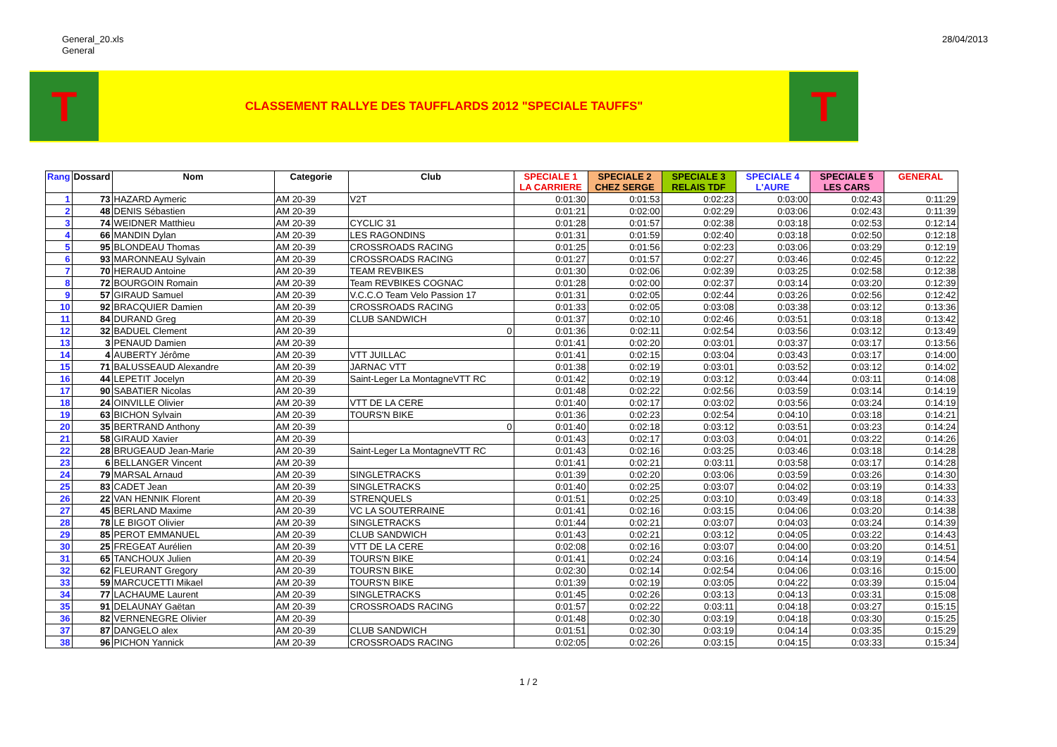General_20.xls
General
28/04/2013
T
CLASSEMENT RALLYE DES TAUFFLARDS 2012 "SPECIALE TAUFFS"
T
| Rang | Dossard | Nom | Categorie | Club | SPECIALE 1 LA CARRIERE | SPECIALE 2 CHEZ SERGE | SPECIALE 3 RELAIS TDF | SPECIALE 4 L'AURE | SPECIALE 5 LES CARS | GENERAL |
| --- | --- | --- | --- | --- | --- | --- | --- | --- | --- | --- |
| 1 | 73 | HAZARD Aymeric | AM 20-39 | V2T | 0:01:30 | 0:01:53 | 0:02:23 | 0:03:00 | 0:02:43 | 0:11:29 |
| 2 | 48 | DENIS Sébastien | AM 20-39 | | 0:01:21 | 0:02:00 | 0:02:29 | 0:03:06 | 0:02:43 | 0:11:39 |
| 3 | 74 | WEIDNER Matthieu | AM 20-39 | CYCLIC 31 | 0:01:28 | 0:01:57 | 0:02:38 | 0:03:18 | 0:02:53 | 0:12:14 |
| 4 | 66 | MANDIN Dylan | AM 20-39 | LES RAGONDINS | 0:01:31 | 0:01:59 | 0:02:40 | 0:03:18 | 0:02:50 | 0:12:18 |
| 5 | 95 | BLONDEAU Thomas | AM 20-39 | CROSSROADS RACING | 0:01:25 | 0:01:56 | 0:02:23 | 0:03:06 | 0:03:29 | 0:12:19 |
| 6 | 93 | MARONNEAU Sylvain | AM 20-39 | CROSSROADS RACING | 0:01:27 | 0:01:57 | 0:02:27 | 0:03:46 | 0:02:45 | 0:12:22 |
| 7 | 70 | HERAUD Antoine | AM 20-39 | TEAM REVBIKES | 0:01:30 | 0:02:06 | 0:02:39 | 0:03:25 | 0:02:58 | 0:12:38 |
| 8 | 72 | BOURGOIN Romain | AM 20-39 | Team REVBIKES COGNAC | 0:01:28 | 0:02:00 | 0:02:37 | 0:03:14 | 0:03:20 | 0:12:39 |
| 9 | 57 | GIRAUD Samuel | AM 20-39 | V.C.C.O Team Velo Passion 17 | 0:01:31 | 0:02:05 | 0:02:44 | 0:03:26 | 0:02:56 | 0:12:42 |
| 10 | 92 | BRACQUIER Damien | AM 20-39 | CROSSROADS RACING | 0:01:33 | 0:02:05 | 0:03:08 | 0:03:38 | 0:03:12 | 0:13:36 |
| 11 | 84 | DURAND Greg | AM 20-39 | CLUB SANDWICH | 0:01:37 | 0:02:10 | 0:02:46 | 0:03:51 | 0:03:18 | 0:13:42 |
| 12 | 32 | BADUEL Clement | AM 20-39 | 0 | 0:01:36 | 0:02:11 | 0:02:54 | 0:03:56 | 0:03:12 | 0:13:49 |
| 13 | 3 | PENAUD Damien | AM 20-39 | | 0:01:41 | 0:02:20 | 0:03:01 | 0:03:37 | 0:03:17 | 0:13:56 |
| 14 | 4 | AUBERTY Jérôme | AM 20-39 | VTT JUILLAC | 0:01:41 | 0:02:15 | 0:03:04 | 0:03:43 | 0:03:17 | 0:14:00 |
| 15 | 71 | BALUSSEAUD Alexandre | AM 20-39 | JARNAC VTT | 0:01:38 | 0:02:19 | 0:03:01 | 0:03:52 | 0:03:12 | 0:14:02 |
| 16 | 44 | LEPETIT Jocelyn | AM 20-39 | Saint-Leger La MontagneVTT RC | 0:01:42 | 0:02:19 | 0:03:12 | 0:03:44 | 0:03:11 | 0:14:08 |
| 17 | 90 | SABATIER Nicolas | AM 20-39 | | 0:01:48 | 0:02:22 | 0:02:56 | 0:03:59 | 0:03:14 | 0:14:19 |
| 18 | 24 | OINVILLE Olivier | AM 20-39 | VTT DE LA CERE | 0:01:40 | 0:02:17 | 0:03:02 | 0:03:56 | 0:03:24 | 0:14:19 |
| 19 | 63 | BICHON Sylvain | AM 20-39 | TOURS'N BIKE | 0:01:36 | 0:02:23 | 0:02:54 | 0:04:10 | 0:03:18 | 0:14:21 |
| 20 | 35 | BERTRAND Anthony | AM 20-39 | 0 | 0:01:40 | 0:02:18 | 0:03:12 | 0:03:51 | 0:03:23 | 0:14:24 |
| 21 | 58 | GIRAUD Xavier | AM 20-39 | | 0:01:43 | 0:02:17 | 0:03:03 | 0:04:01 | 0:03:22 | 0:14:26 |
| 22 | 28 | BRUGEAUD Jean-Marie | AM 20-39 | Saint-Leger La MontagneVTT RC | 0:01:43 | 0:02:16 | 0:03:25 | 0:03:46 | 0:03:18 | 0:14:28 |
| 23 | 6 | BELLANGER Vincent | AM 20-39 | | 0:01:41 | 0:02:21 | 0:03:11 | 0:03:58 | 0:03:17 | 0:14:28 |
| 24 | 79 | MARSAL Arnaud | AM 20-39 | SINGLETRACKS | 0:01:39 | 0:02:20 | 0:03:06 | 0:03:59 | 0:03:26 | 0:14:30 |
| 25 | 83 | CADET Jean | AM 20-39 | SINGLETRACKS | 0:01:40 | 0:02:25 | 0:03:07 | 0:04:02 | 0:03:19 | 0:14:33 |
| 26 | 22 | VAN HENNIK Florent | AM 20-39 | STRENQUELS | 0:01:51 | 0:02:25 | 0:03:10 | 0:03:49 | 0:03:18 | 0:14:33 |
| 27 | 45 | BERLAND Maxime | AM 20-39 | VC LA SOUTERRAINE | 0:01:41 | 0:02:16 | 0:03:15 | 0:04:06 | 0:03:20 | 0:14:38 |
| 28 | 78 | LE BIGOT Olivier | AM 20-39 | SINGLETRACKS | 0:01:44 | 0:02:21 | 0:03:07 | 0:04:03 | 0:03:24 | 0:14:39 |
| 29 | 85 | PEROT EMMANUEL | AM 20-39 | CLUB SANDWICH | 0:01:43 | 0:02:21 | 0:03:12 | 0:04:05 | 0:03:22 | 0:14:43 |
| 30 | 25 | FREGEAT Aurélien | AM 20-39 | VTT DE LA CERE | 0:02:08 | 0:02:16 | 0:03:07 | 0:04:00 | 0:03:20 | 0:14:51 |
| 31 | 65 | TANCHOUX Julien | AM 20-39 | TOURS'N BIKE | 0:01:41 | 0:02:24 | 0:03:16 | 0:04:14 | 0:03:19 | 0:14:54 |
| 32 | 62 | FLEURANT Gregory | AM 20-39 | TOURS'N BIKE | 0:02:30 | 0:02:14 | 0:02:54 | 0:04:06 | 0:03:16 | 0:15:00 |
| 33 | 59 | MARCUCETTI Mikael | AM 20-39 | TOURS'N BIKE | 0:01:39 | 0:02:19 | 0:03:05 | 0:04:22 | 0:03:39 | 0:15:04 |
| 34 | 77 | LACHAUME Laurent | AM 20-39 | SINGLETRACKS | 0:01:45 | 0:02:26 | 0:03:13 | 0:04:13 | 0:03:31 | 0:15:08 |
| 35 | 91 | DELAUNAY Gaëtan | AM 20-39 | CROSSROADS RACING | 0:01:57 | 0:02:22 | 0:03:11 | 0:04:18 | 0:03:27 | 0:15:15 |
| 36 | 82 | VERNENEGRE Olivier | AM 20-39 | | 0:01:48 | 0:02:30 | 0:03:19 | 0:04:18 | 0:03:30 | 0:15:25 |
| 37 | 87 | DANGELO alex | AM 20-39 | CLUB SANDWICH | 0:01:51 | 0:02:30 | 0:03:19 | 0:04:14 | 0:03:35 | 0:15:29 |
| 38 | 96 | PICHON Yannick | AM 20-39 | CROSSROADS RACING | 0:02:05 | 0:02:26 | 0:03:15 | 0:04:15 | 0:03:33 | 0:15:34 |
1 / 2